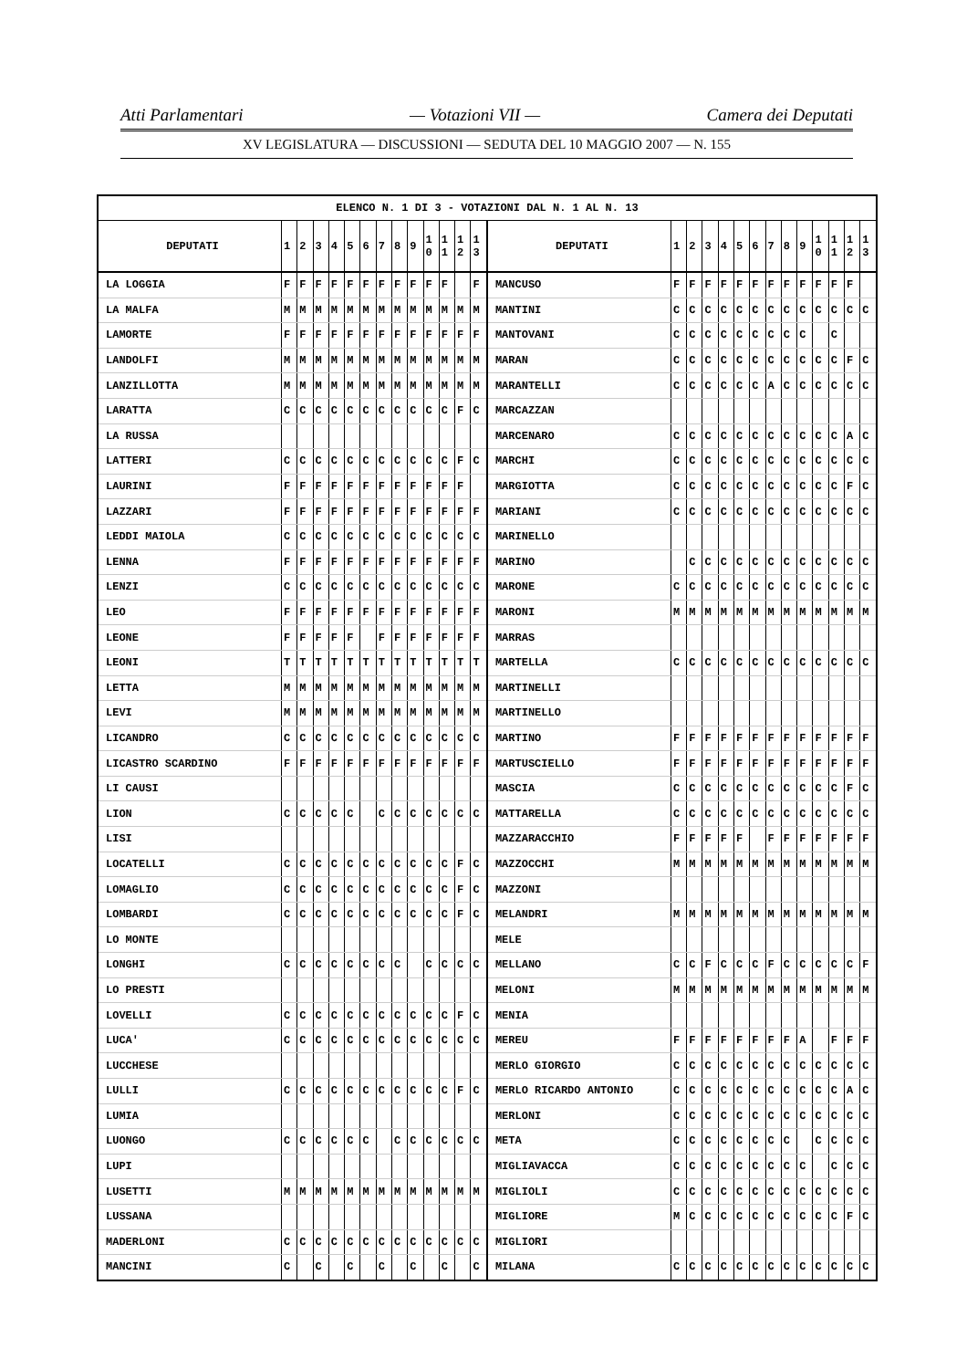Atti Parlamentari — Votazioni VII — Camera dei Deputati
XV LEGISLATURA — DISCUSSIONI — SEDUTA DEL 10 MAGGIO 2007 — N. 155
| ELENCO N. 1 DI 3 - VOTAZIONI DAL N. 1 AL N. 13 | | | | | | | | | | | | | | | | | | | | | | | | | | | |
| DEPUTATI | 1 | 2 | 3 | 4 | 5 | 6 | 7 | 8 | 9 | 1 0 | 1 1 | 1 2 | 1 3 | DEPUTATI | 1 | 2 | 3 | 4 | 5 | 6 | 7 | 8 | 9 | 1 0 | 1 1 | 1 2 | 1 3 |
| LA LOGGIA | F | F | F | F | F | F | F | F | F | F | F | | F | MANCUSO | F | F | F | F | F | F | F | F | F | F | F | F | |
| LA MALFA | M | M | M | M | M | M | M | M | M | M | M | M | M | MANTINI | C | C | C | C | C | C | C | C | C | C | C | C | C |
| LAMORTE | F | F | F | F | F | F | F | F | F | F | F | F | F | MANTOVANI | C | C | C | C | C | C | C | C | C | | C | | |
| LANDOLFI | M | M | M | M | M | M | M | M | M | M | M | M | M | MARAN | C | C | C | C | C | C | C | C | C | C | C | F | C |
| LANZILLOTTA | M | M | M | M | M | M | M | M | M | M | M | M | M | MARANTELLI | C | C | C | C | C | C | A | C | C | C | C | C | C |
| LARATTA | C | C | C | C | C | C | C | C | C | C | C | F | C | MARCAZZAN | | | | | | | | | | | | | |
| LA RUSSA | | | | | | | | | | | | | | MARCENARO | C | C | C | C | C | C | C | C | C | C | C | A | C |
| LATTERI | C | C | C | C | C | C | C | C | C | C | C | F | C | MARCHI | C | C | C | C | C | C | C | C | C | C | C | C | C |
| LAURINI | F | F | F | F | F | F | F | F | F | F | F | F | | MARGIOTTA | C | C | C | C | C | C | C | C | C | C | C | F | C |
| LAZZARI | F | F | F | F | F | F | F | F | F | F | F | F | F | MARIANI | C | C | C | C | C | C | C | C | C | C | C | C | C |
| LEDDI MAIOLA | C | C | C | C | C | C | C | C | C | C | C | C | C | MARINELLO | | | | | | | | | | | | | |
| LENNA | F | F | F | F | F | F | F | F | F | F | F | F | F | MARINO | | C | C | C | C | C | C | C | C | C | C | C | C |
| LENZI | C | C | C | C | C | C | C | C | C | C | C | C | C | MARONE | C | C | C | C | C | C | C | C | C | C | C | C | C |
| LEO | F | F | F | F | F | F | F | F | F | F | F | F | F | MARONI | M | M | M | M | M | M | M | M | M | M | M | M | M |
| LEONE | F | F | F | F | F | | F | F | F | F | F | F | F | MARRAS | | | | | | | | | | | | | |
| LEONI | T | T | T | T | T | T | T | T | T | T | T | T | T | MARTELLA | C | C | C | C | C | C | C | C | C | C | C | C | C |
| LETTA | M | M | M | M | M | M | M | M | M | M | M | M | M | MARTINELLI | | | | | | | | | | | | | |
| LEVI | M | M | M | M | M | M | M | M | M | M | M | M | M | MARTINELLO | | | | | | | | | | | | | |
| LICANDRO | C | C | C | C | C | C | C | C | C | C | C | C | C | MARTINO | F | F | F | F | F | F | F | F | F | F | F | F | F |
| LICASTRO SCARDINO | F | F | F | F | F | F | F | F | F | F | F | F | F | MARTUSCIELLO | F | F | F | F | F | F | F | F | F | F | F | F | F |
| LI CAUSI | | | | | | | | | | | | | | MASCIA | C | C | C | C | C | C | C | C | C | C | C | F | C |
| LION | C | C | C | C | C | | C | C | C | C | C | C | C | MATTARELLA | C | C | C | C | C | C | C | C | C | C | C | C | C |
| LISI | | | | | | | | | | | | | | MAZZARACCHIO | F | F | F | F | F | | F | F | F | F | F | F | F |
| LOCATELLI | C | C | C | C | C | C | C | C | C | C | C | F | C | MAZZOCCHI | M | M | M | M | M | M | M | M | M | M | M | M | M |
| LOMAGLIO | C | C | C | C | C | C | C | C | C | C | C | F | C | MAZZONI | | | | | | | | | | | | | |
| LOMBARDI | C | C | C | C | C | C | C | C | C | C | C | F | C | MELANDRI | M | M | M | M | M | M | M | M | M | M | M | M | M |
| LO MONTE | | | | | | | | | | | | | | MELE | | | | | | | | | | | | | |
| LONGHI | C | C | C | C | C | C | C | C | | C | C | C | C | MELLANO | C | C | F | C | C | C | F | C | C | C | C | C | F |
| LO PRESTI | | | | | | | | | | | | | | MELONI | M | M | M | M | M | M | M | M | M | M | M | M | M |
| LOVELLI | C | C | C | C | C | C | C | C | C | C | C | F | C | MENIA | | | | | | | | | | | | | |
| LUCA' | C | C | C | C | C | C | C | C | C | C | C | C | C | MEREU | F | F | F | F | F | F | F | F | A | | F | F | F |
| LUCCHESE | | | | | | | | | | | | | | MERLO GIORGIO | C | C | C | C | C | C | C | C | C | C | C | C | C |
| LULLI | C | C | C | C | C | C | C | C | C | C | C | F | C | MERLO RICARDO ANTONIO | C | C | C | C | C | C | C | C | C | C | C | A | C |
| LUMIA | | | | | | | | | | | | | | MERLONI | C | C | C | C | C | C | C | C | C | C | C | C | C |
| LUONGO | C | C | C | C | C | C | | C | C | C | C | C | C | META | C | C | C | C | C | C | C | C | | C | C | C | C |
| LUPI | | | | | | | | | | | | | | MIGLIAVACCA | C | C | C | C | C | C | C | C | C | | C | C | C |
| LUSETTI | M | M | M | M | M | M | M | M | M | M | M | M | M | MIGLIOLI | C | C | C | C | C | C | C | C | C | C | C | C | C |
| LUSSANA | | | | | | | | | | | | | | MIGLIORE | M | C | C | C | C | C | C | C | C | C | C | F | C |
| MADERLONI | C | C | C | C | C | C | C | C | C | C | C | C | C | MIGLIORI | | | | | | | | | | | | | |
| MANCINI | C | | C | | C | | C | | C | | C | | C | MILANA | C | C | C | C | C | C | C | C | C | C | C | C | C |